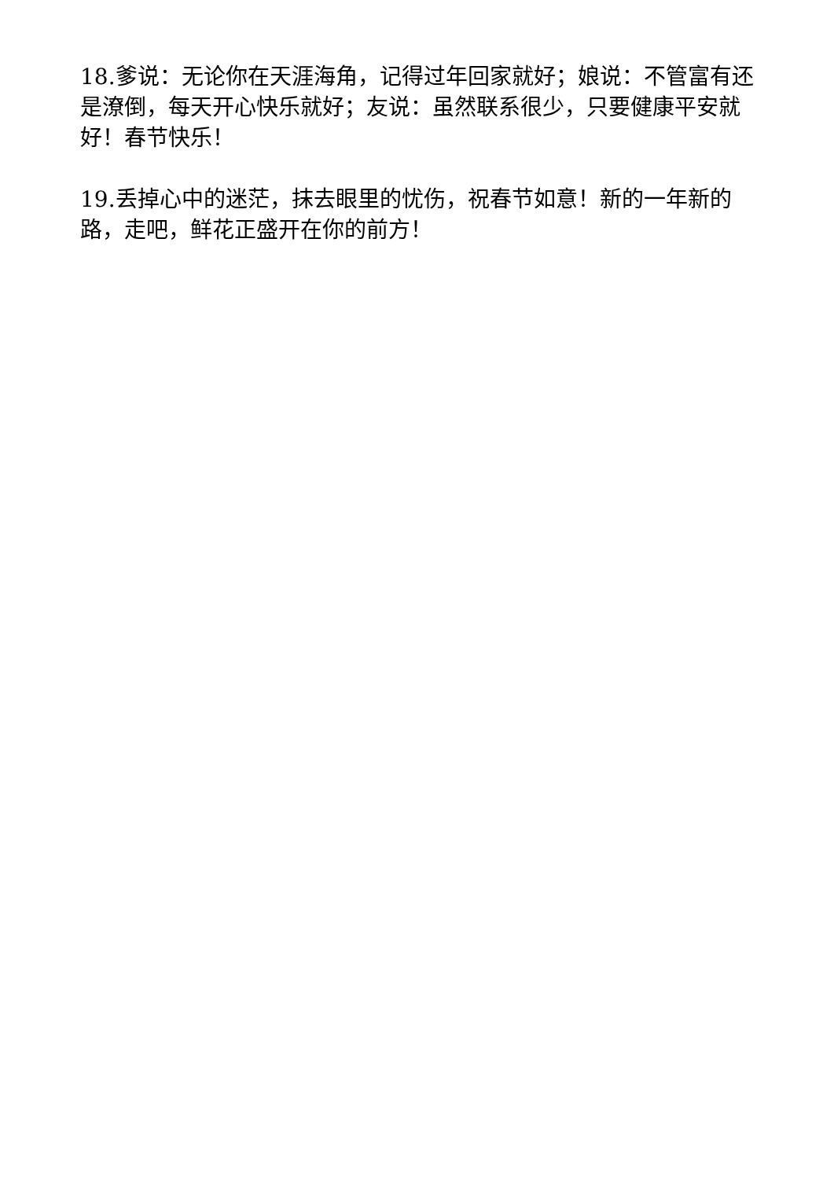18.爹说：无论你在天涯海角，记得过年回家就好；娘说：不管富有还是潦倒，每天开心快乐就好；友说：虽然联系很少，只要健康平安就好！春节快乐！
19.丢掉心中的迷茫，抹去眼里的忧伤，祝春节如意！新的一年新的路，走吧，鲜花正盛开在你的前方！